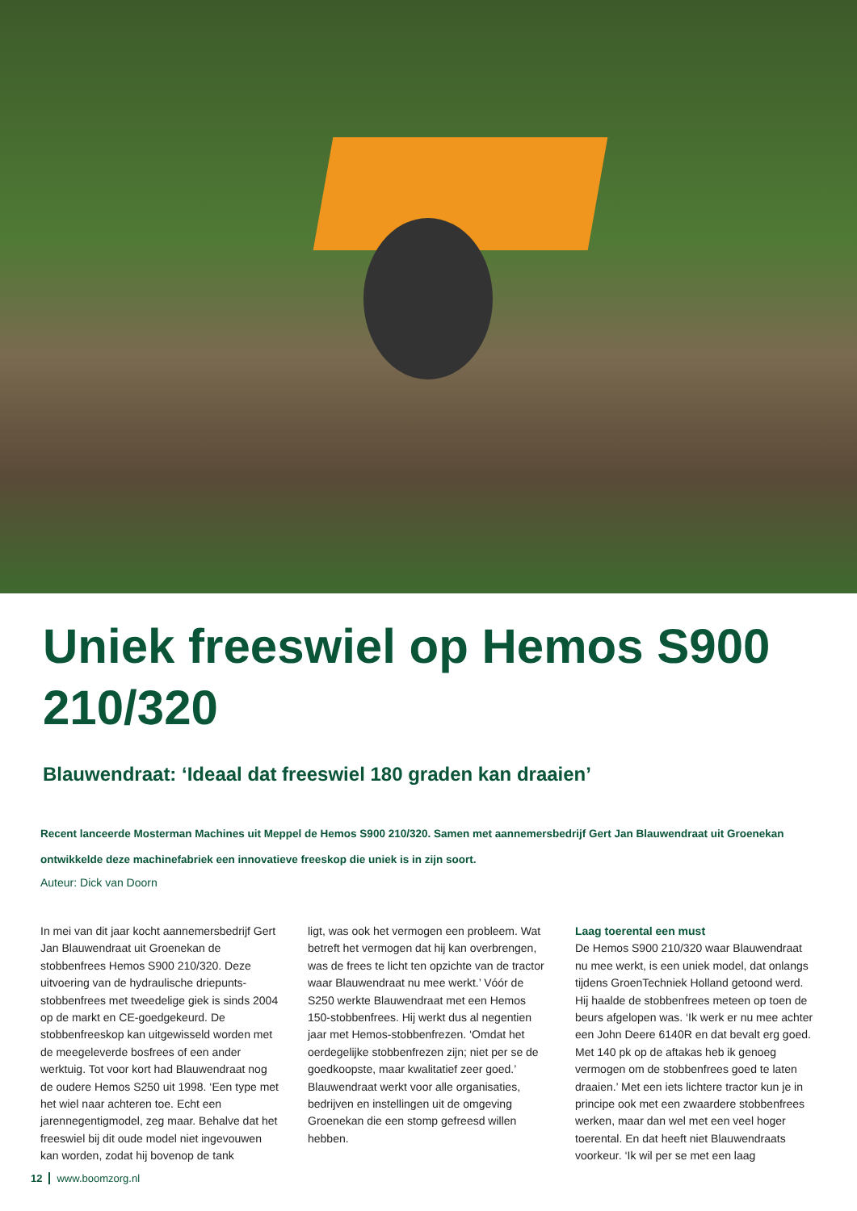Uniek freeswiel op Hemos S900 210/320
Blauwendraat: ‘Ideaal dat freeswiel 180 graden kan draaien’
Recent lanceerde Mosterman Machines uit Meppel de Hemos S900 210/320. Samen met aannemersbedrijf Gert Jan Blauwendraat uit Groenekan ontwikkelde deze machinefabriek een innovatieve freeskop die uniek is in zijn soort.
Auteur: Dick van Doorn
In mei van dit jaar kocht aannemersbedrijf Gert Jan Blauwendraat uit Groenekan de stobbenfrees Hemos S900 210/320. Deze uitvoering van de hydraulische driepunts-stobbenfrees met tweedelige giek is sinds 2004 op de markt en CE-goedgekeurd. De stobbenfreeskop kan uitgewisseld worden met de meegeleverde bosfrees of een ander werktuig. Tot voor kort had Blauwendraat nog de oudere Hemos S250 uit 1998. ‘Een type met het wiel naar achteren toe. Echt een jarennegentigmodel, zeg maar. Behalve dat het freeswiel bij dit oude model niet ingevouwen kan worden, zodat hij bovenop de tank
ligt, was ook het vermogen een probleem. Wat betreft het vermogen dat hij kan overbrengen, was de frees te licht ten opzichte van de tractor waar Blauwendraat nu mee werkt.’ Vóór de S250 werkte Blauwendraat met een Hemos 150-stobbenfrees. Hij werkt dus al negentien jaar met Hemos-stobbenfrezen. ‘Omdat het oerdegelijke stobbenfrezen zijn; niet per se de goedkoopste, maar kwalitatief zeer goed.’ Blauwendraat werkt voor alle organisaties, bedrijven en instellingen uit de omgeving Groenekan die een stomp gefreesd willen hebben.
Laag toerental een must
De Hemos S900 210/320 waar Blauwendraat nu mee werkt, is een uniek model, dat onlangs tijdens GroenTechniek Holland getoond werd. Hij haalde de stobbenfrees meteen op toen de beurs afgelopen was. ‘Ik werk er nu mee achter een John Deere 6140R en dat bevalt erg goed. Met 140 pk op de aftakas heb ik genoeg vermogen om de stobbenfrees goed te laten draaien.’ Met een iets lichtere tractor kun je in principe ook met een zwaardere stobbenfrees werken, maar dan wel met een veel hoger toerental. En dat heeft niet Blauwendraats voorkeur. ‘Ik wil per se met een laag
12 www.boomzorg.nl